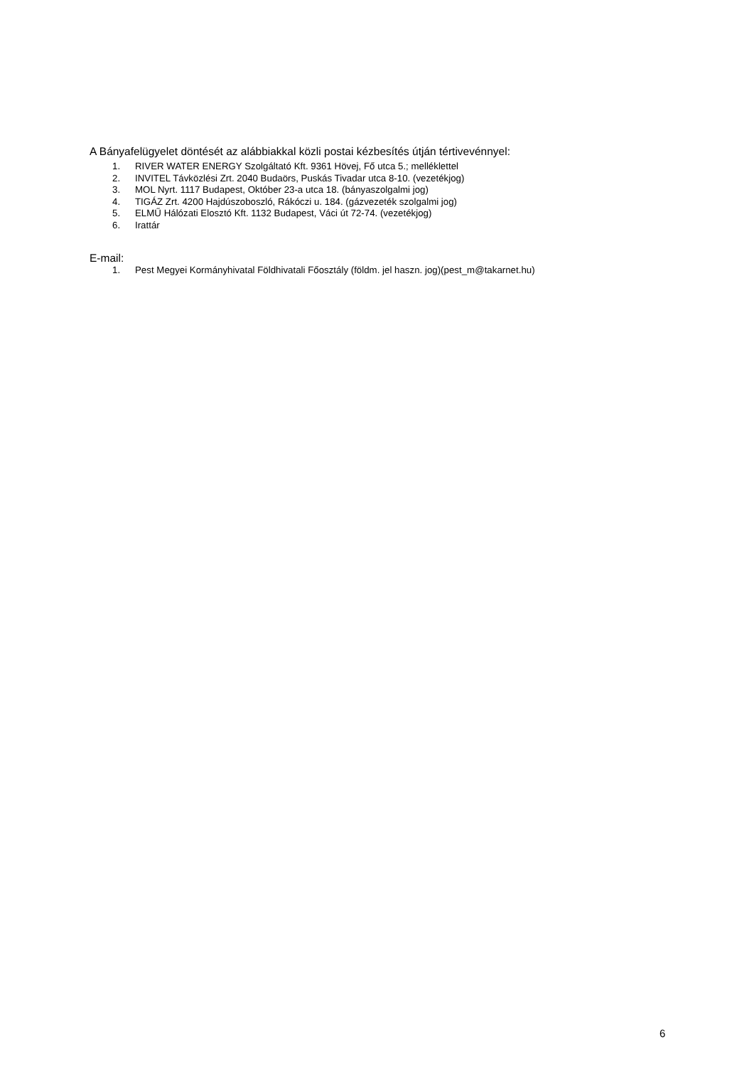A Bányafelügyelet döntését az alábbiakkal közli postai kézbesítés útján tértivevénnyel:
1. RIVER WATER ENERGY Szolgáltató Kft. 9361 Hövej, Fő utca 5.; melléklettel
2. INVITEL Távközlési Zrt. 2040 Budaörs, Puskás Tivadar utca 8-10. (vezetékjog)
3. MOL Nyrt. 1117 Budapest, Október 23-a utca 18. (bányaszolgalmi jog)
4. TIGÁZ Zrt. 4200 Hajdúszoboszló, Rákóczi u. 184. (gázvezeték szolgalmi jog)
5. ELMŰ Hálózati Elosztó Kft. 1132 Budapest, Váci út 72-74. (vezetékjog)
6. Irattár
E-mail:
1. Pest Megyei Kormányhivatal Földhivatali Főosztály (földm. jel haszn. jog)(pest_m@takarnet.hu)
6